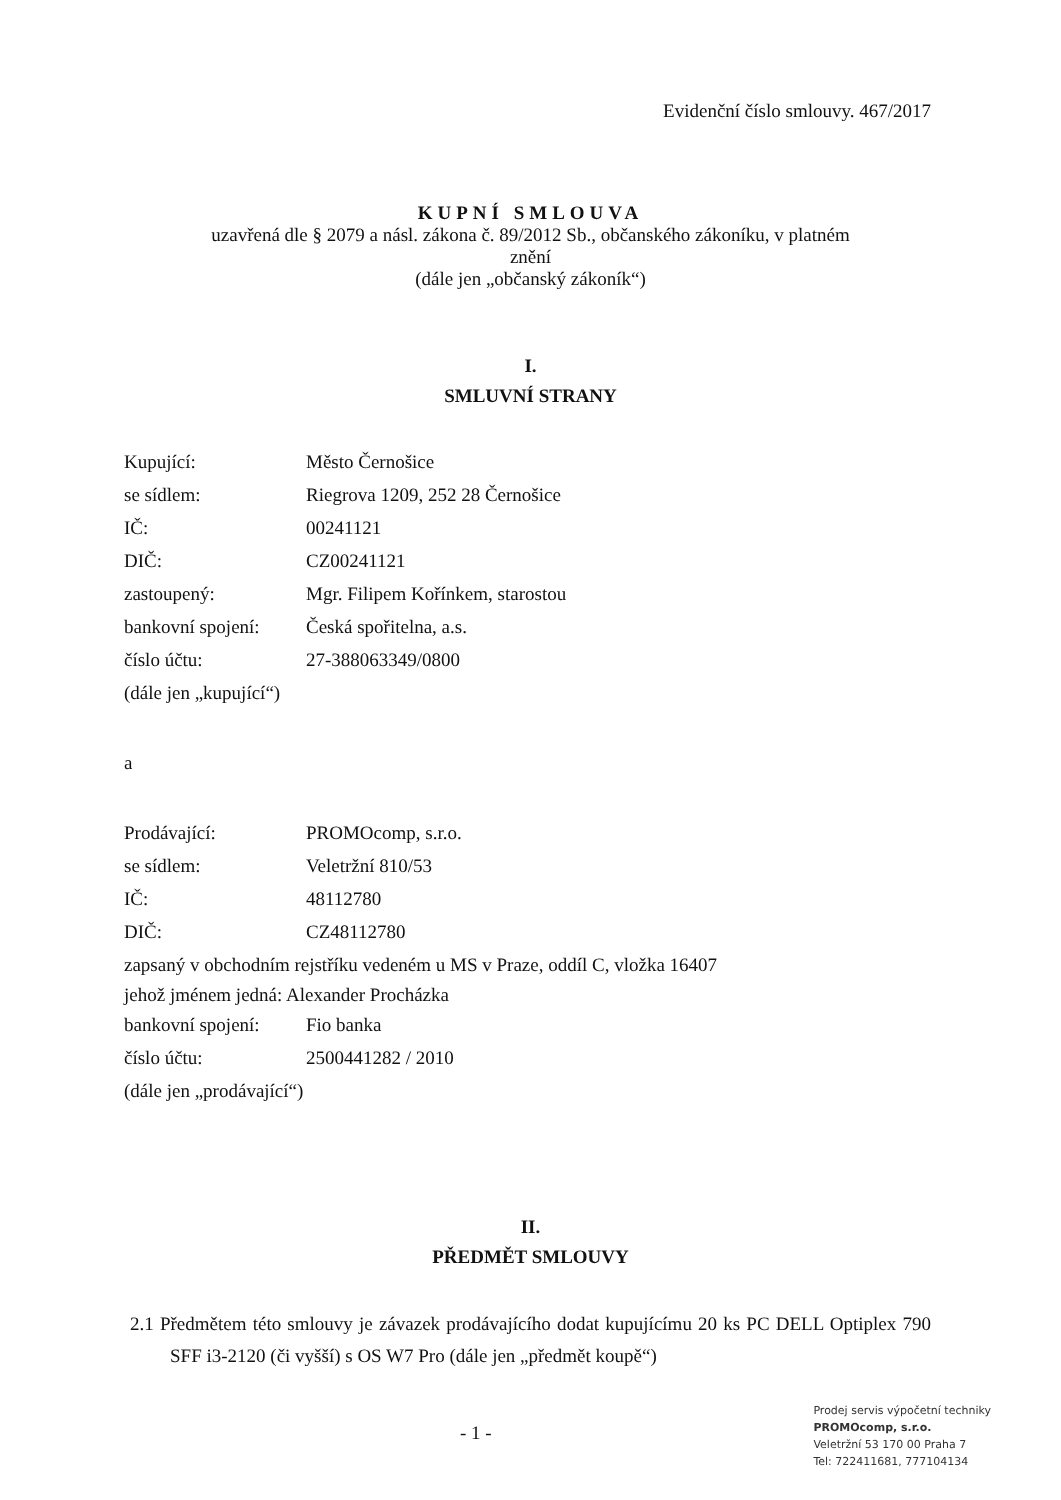Evidenční číslo smlouvy. 467/2017
KUPNÍ SMLOUVA
uzavřená dle § 2079 a násl. zákona č. 89/2012 Sb., občanského zákoníku, v platném
znění
(dále jen „občanský zákoník“)
I.
SMLUVNÍ STRANY
| Kupující: | Město Černošice |
| se sídlem: | Riegrova 1209, 252 28 Černošice |
| IČ: | 00241121 |
| DIČ: | CZ00241121 |
| zastoupený: | Mgr. Filipem Kořínkem, starostou |
| bankovní spojení: | Česká spořitelna, a.s. |
| číslo účtu: | 27-388063349/0800 |
(dále jen „kupující“)
a
| Prodávající: | PROMOcomp, s.r.o. |
| se sídlem: | Veletržní 810/53 |
| IČ: | 48112780 |
| DIČ: | CZ48112780 |
zapsaný v obchodním rejstříku vedeném u MS v Praze, oddíl C, vložka 16407
jehož jménem jedná: Alexander Procházka
| bankovní spojení: | Fio banka |
| číslo účtu: | 2500441282 / 2010 |
(dále jen „prodávající“)
II.
PŘEDMĚT SMLOUVY
2.1 Předmětem této smlouvy je závazek prodávajícího dodat kupujícímu 20 ks PC DELL Optiplex 790 SFF i3-2120 (či vyšší) s OS W7 Pro (dále jen „předmět koupě“)
- 1 -
Prodej servis výpočetní techniky
PROMOcomp, s.r.o.
Veletržní 53 170 00 Praha 7
Tel: 722411681, 777104134